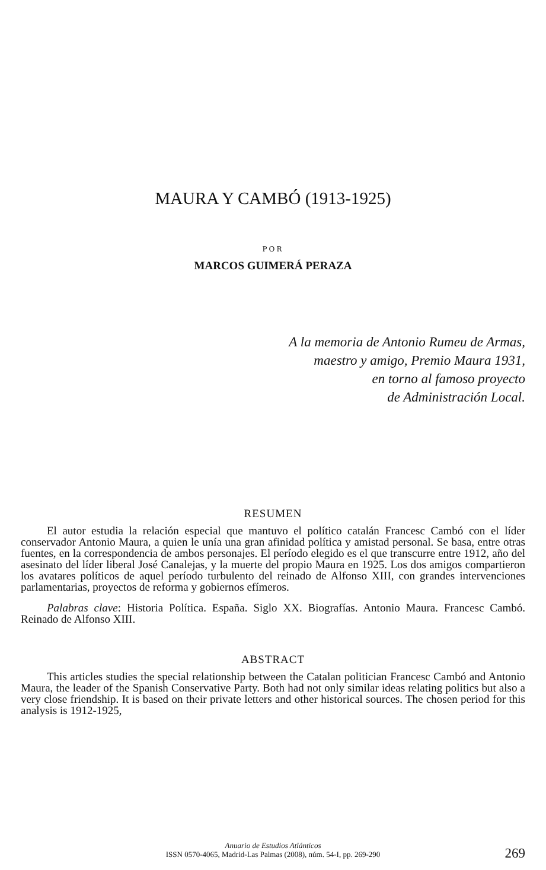MAURA Y CAMBÓ (1913-1925)
POR
MARCOS GUIMERÁ PERAZA
A la memoria de Antonio Rumeu de Armas,
maestro y amigo, Premio Maura 1931,
en torno al famoso proyecto
de Administración Local.
RESUMEN
El autor estudia la relación especial que mantuvo el político catalán Francesc Cambó con el líder conservador Antonio Maura, a quien le unía una gran afinidad política y amistad personal. Se basa, entre otras fuentes, en la correspondencia de ambos personajes. El período elegido es el que transcurre entre 1912, año del asesinato del líder liberal José Canalejas, y la muerte del propio Maura en 1925. Los dos amigos compartieron los avatares políticos de aquel período turbulento del reinado de Alfonso XIII, con grandes intervenciones parlamentarias, proyectos de reforma y gobiernos efímeros.
Palabras clave: Historia Política. España. Siglo XX. Biografías. Antonio Maura. Francesc Cambó. Reinado de Alfonso XIII.
ABSTRACT
This articles studies the special relationship between the Catalan politician Francesc Cambó and Antonio Maura, the leader of the Spanish Conservative Party. Both had not only similar ideas relating politics but also a very close friendship. It is based on their private letters and other historical sources. The chosen period for this analysis is 1912-1925,
Anuario de Estudios Atlánticos
ISSN 0570-4065, Madrid-Las Palmas (2008), núm. 54-I, pp. 269-290
269